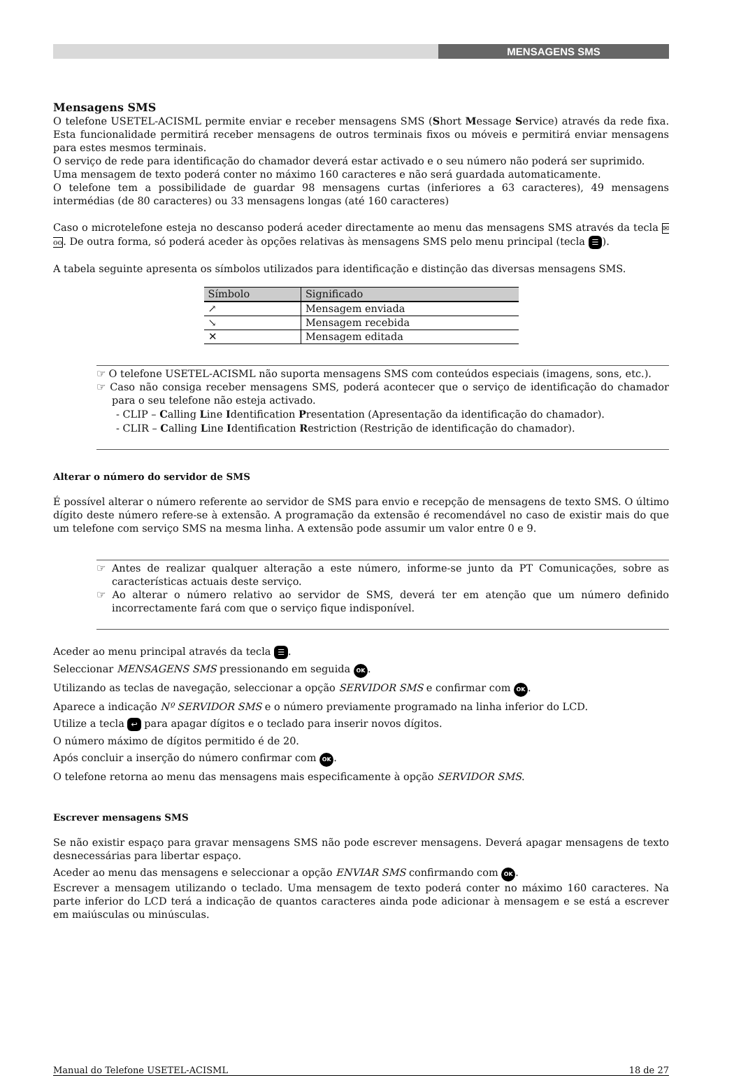MENSAGENS SMS
Mensagens SMS
O telefone USETEL-ACISML permite enviar e receber mensagens SMS (Short Message Service) através da rede fixa. Esta funcionalidade permitirá receber mensagens de outros terminais fixos ou móveis e permitirá enviar mensagens para estes mesmos terminais.
O serviço de rede para identificação do chamador deverá estar activado e o seu número não poderá ser suprimido.
Uma mensagem de texto poderá conter no máximo 160 caracteres e não será guardada automaticamente.
O telefone tem a possibilidade de guardar 98 mensagens curtas (inferiores a 63 caracteres), 49 mensagens intermédias (de 80 caracteres) ou 33 mensagens longas (até 160 caracteres)
Caso o microtelefone esteja no descanso poderá aceder directamente ao menu das mensagens SMS através da tecla ✉oo. De outra forma, só poderá aceder às opções relativas às mensagens SMS pelo menu principal (tecla ☰).
A tabela seguinte apresenta os símbolos utilizados para identificação e distinção das diversas mensagens SMS.
| Símbolo | Significado |
| --- | --- |
| ↗ | Mensagem enviada |
| ↘ | Mensagem recebida |
| ✕ | Mensagem editada |
☞ O telefone USETEL-ACISML não suporta mensagens SMS com conteúdos especiais (imagens, sons, etc.).
☞ Caso não consiga receber mensagens SMS, poderá acontecer que o serviço de identificação do chamador para o seu telefone não esteja activado.
- CLIP – Calling Line Identification Presentation (Apresentação da identificação do chamador).
- CLIR – Calling Line Identification Restriction (Restrição de identificação do chamador).
Alterar o número do servidor de SMS
É possível alterar o número referente ao servidor de SMS para envio e recepção de mensagens de texto SMS. O último dígito deste número refere-se à extensão. A programação da extensão é recomendável no caso de existir mais do que um telefone com serviço SMS na mesma linha. A extensão pode assumir um valor entre 0 e 9.
☞ Antes de realizar qualquer alteração a este número, informe-se junto da PT Comunicações, sobre as características actuais deste serviço.
☞ Ao alterar o número relativo ao servidor de SMS, deverá ter em atenção que um número definido incorrectamente fará com que o serviço fique indisponível.
Aceder ao menu principal através da tecla ☰.
Seleccionar MENSAGENS SMS pressionando em seguida OK.
Utilizando as teclas de navegação, seleccionar a opção SERVIDOR SMS e confirmar com OK.
Aparece a indicação Nº SERVIDOR SMS e o número previamente programado na linha inferior do LCD.
Utilize a tecla ↩ para apagar dígitos e o teclado para inserir novos dígitos.
O número máximo de dígitos permitido é de 20.
Após concluir a inserção do número confirmar com OK.
O telefone retorna ao menu das mensagens mais especificamente à opção SERVIDOR SMS.
Escrever mensagens SMS
Se não existir espaço para gravar mensagens SMS não pode escrever mensagens. Deverá apagar mensagens de texto desnecessárias para libertar espaço.
Aceder ao menu das mensagens e seleccionar a opção ENVIAR SMS confirmando com OK.
Escrever a mensagem utilizando o teclado. Uma mensagem de texto poderá conter no máximo 160 caracteres. Na parte inferior do LCD terá a indicação de quantos caracteres ainda pode adicionar à mensagem e se está a escrever em maiúsculas ou minúsculas.
Manual do Telefone USETEL-ACISML 18 de 27